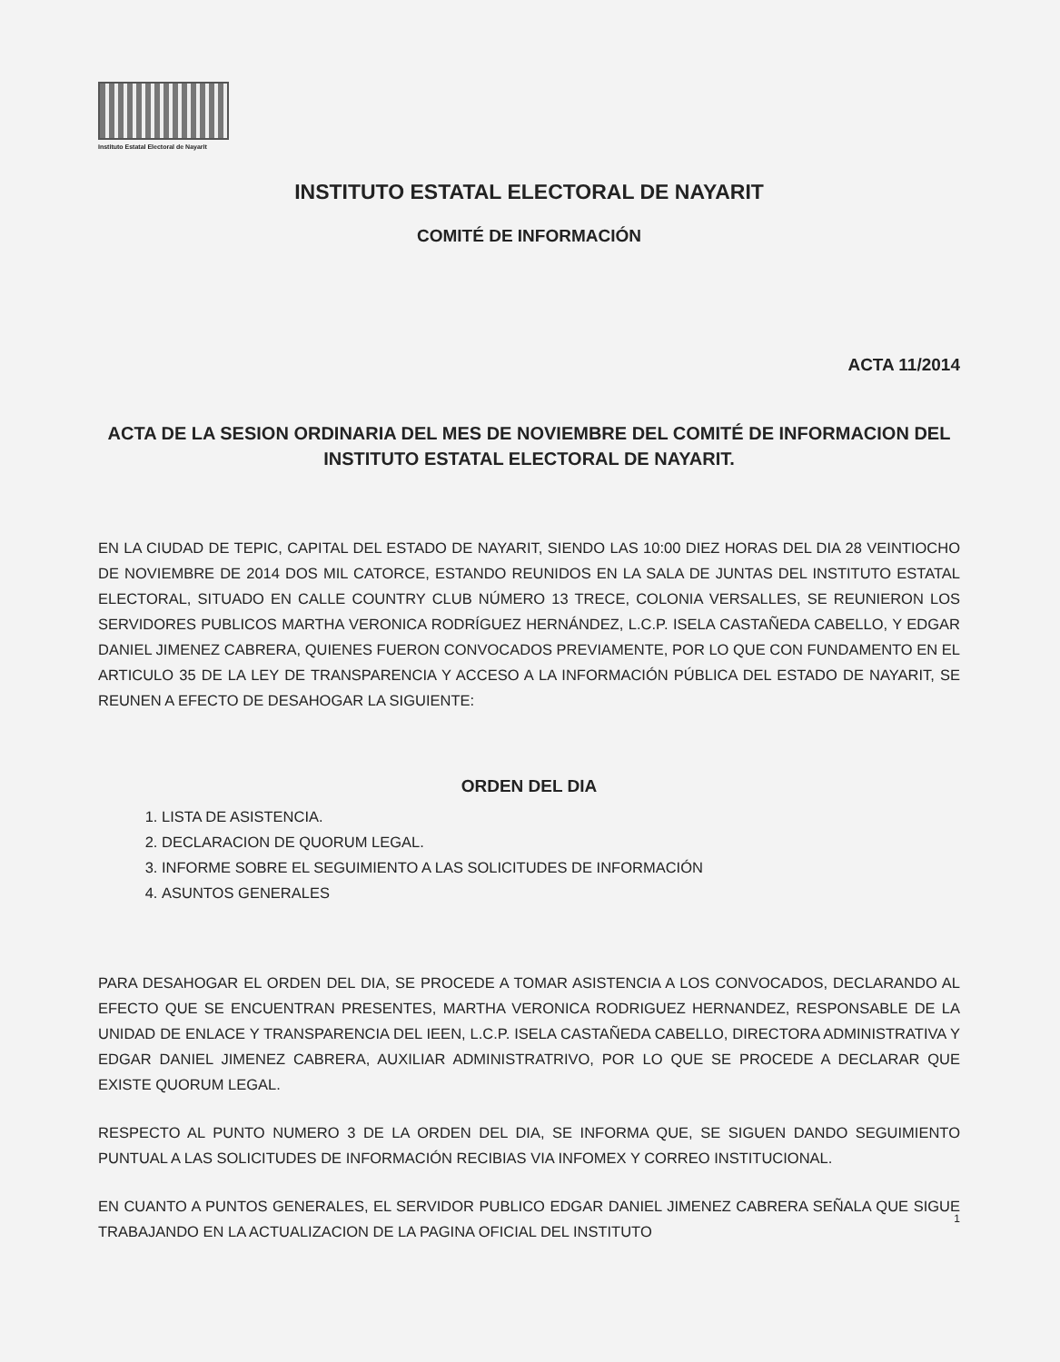Instituto Estatal Electoral de Nayarit
INSTITUTO ESTATAL ELECTORAL DE NAYARIT
COMITÉ DE INFORMACIÓN
ACTA 11/2014
ACTA DE LA SESION ORDINARIA DEL MES DE NOVIEMBRE DEL COMITÉ DE INFORMACION DEL INSTITUTO ESTATAL ELECTORAL DE NAYARIT.
EN LA CIUDAD DE TEPIC, CAPITAL DEL ESTADO DE NAYARIT, SIENDO LAS 10:00 DIEZ HORAS DEL DIA 28 VEINTIOCHO DE NOVIEMBRE DE 2014 DOS MIL CATORCE, ESTANDO REUNIDOS EN LA SALA DE JUNTAS DEL INSTITUTO ESTATAL ELECTORAL, SITUADO EN CALLE COUNTRY CLUB NÚMERO 13 TRECE, COLONIA VERSALLES, SE REUNIERON LOS SERVIDORES PUBLICOS MARTHA VERONICA RODRÍGUEZ HERNÁNDEZ, L.C.P. ISELA CASTAÑEDA CABELLO, Y EDGAR DANIEL JIMENEZ CABRERA, QUIENES FUERON CONVOCADOS PREVIAMENTE, POR LO QUE CON FUNDAMENTO EN EL ARTICULO 35 DE LA LEY DE TRANSPARENCIA Y ACCESO A LA INFORMACIÓN PÚBLICA DEL ESTADO DE NAYARIT, SE REUNEN A EFECTO DE DESAHOGAR LA SIGUIENTE:
ORDEN DEL DIA
1. LISTA DE ASISTENCIA.
2. DECLARACION DE QUORUM LEGAL.
3. INFORME SOBRE EL SEGUIMIENTO A LAS SOLICITUDES DE INFORMACIÓN
4. ASUNTOS GENERALES
PARA DESAHOGAR EL ORDEN DEL DIA, SE PROCEDE A TOMAR ASISTENCIA A LOS CONVOCADOS, DECLARANDO AL EFECTO QUE SE ENCUENTRAN PRESENTES, MARTHA VERONICA RODRIGUEZ HERNANDEZ, RESPONSABLE DE LA UNIDAD DE ENLACE Y TRANSPARENCIA DEL IEEN, L.C.P. ISELA CASTAÑEDA CABELLO, DIRECTORA ADMINISTRATIVA Y EDGAR DANIEL JIMENEZ CABRERA, AUXILIAR ADMINISTRATRIVO, POR LO QUE SE PROCEDE A DECLARAR QUE EXISTE QUORUM LEGAL.
RESPECTO AL PUNTO NUMERO 3 DE LA ORDEN DEL DIA, SE INFORMA QUE, SE SIGUEN DANDO SEGUIMIENTO PUNTUAL A LAS SOLICITUDES DE INFORMACIÓN RECIBIAS VIA INFOMEX Y CORREO INSTITUCIONAL.
EN CUANTO A PUNTOS GENERALES, EL SERVIDOR PUBLICO EDGAR DANIEL JIMENEZ CABRERA SEÑALA QUE SIGUE TRABAJANDO EN LA ACTUALIZACION DE LA PAGINA OFICIAL DEL INSTITUTO
1